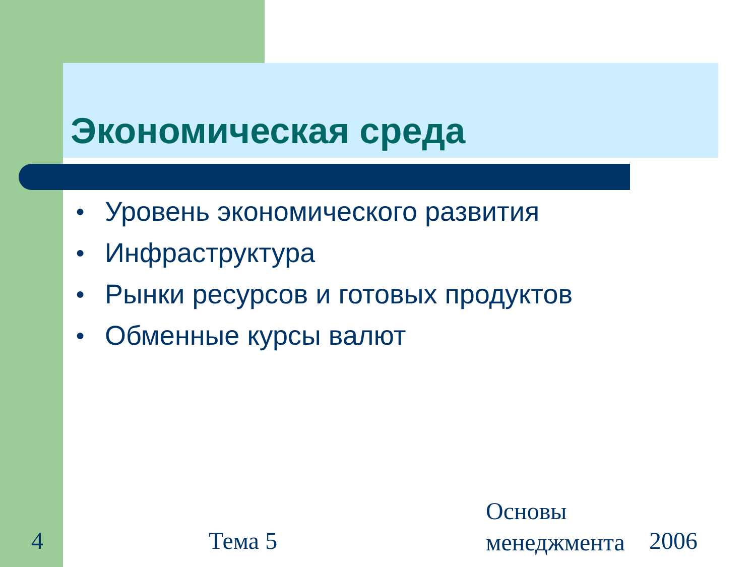Экономическая среда
● Уровень экономического развития
● Инфраструктура
● Рынки ресурсов и готовых продуктов
● Обменные курсы валют
4 Тема 5
Основы
менеджмента 2006